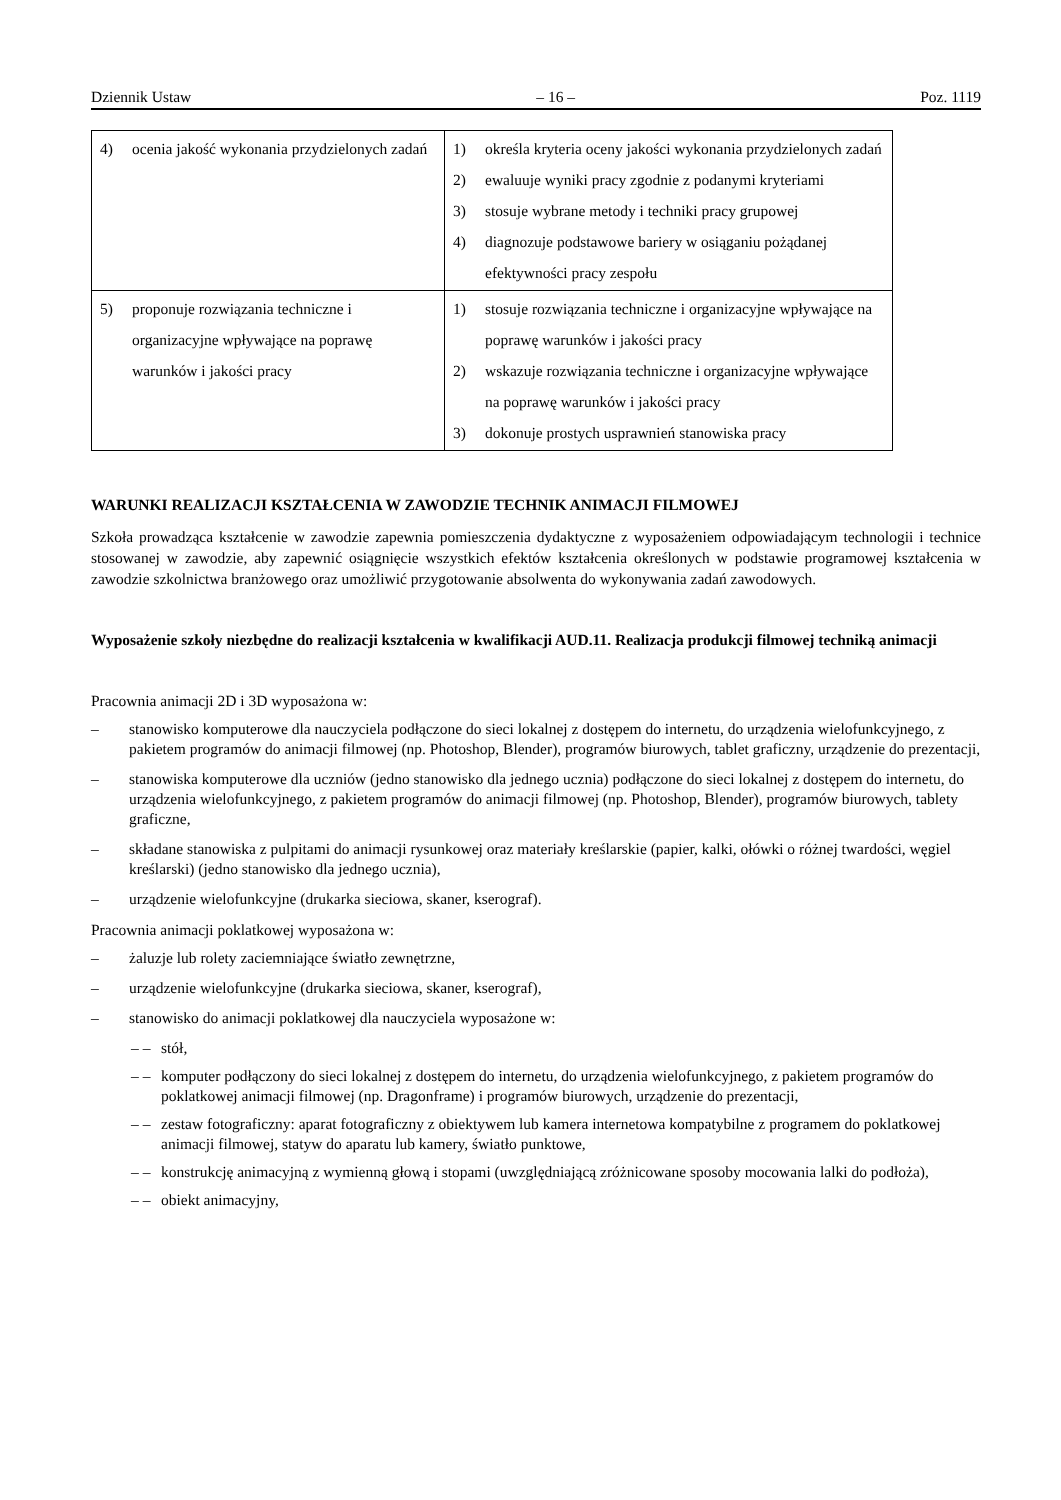Dziennik Ustaw – 16 – Poz. 1119
| 4) ocenia jakość wykonania przydzielonych zadań | 1) określa kryteria oceny jakości wykonania przydzielonych zadań 2) ewaluuje wyniki pracy zgodnie z podanymi kryteriami 3) stosuje wybrane metody i techniki pracy grupowej 4) diagnozuje podstawowe bariery w osiąganiu pożądanej efektywności pracy zespołu |
| 5) proponuje rozwiązania techniczne i organizacyjne wpływające na poprawę warunków i jakości pracy | 1) stosuje rozwiązania techniczne i organizacyjne wpływające na poprawę warunków i jakości pracy 2) wskazuje rozwiązania techniczne i organizacyjne wpływające na poprawę warunków i jakości pracy 3) dokonuje prostych usprawnień stanowiska pracy |
WARUNKI REALIZACJI KSZTAŁCENIA W ZAWODZIE TECHNIK ANIMACJI FILMOWEJ
Szkoła prowadząca kształcenie w zawodzie zapewnia pomieszczenia dydaktyczne z wyposażeniem odpowiadającym technologii i technice stosowanej w zawodzie, aby zapewnić osiągnięcie wszystkich efektów kształcenia określonych w podstawie programowej kształcenia w zawodzie szkolnictwa branżowego oraz umożliwić przygotowanie absolwenta do wykonywania zadań zawodowych.
Wyposażenie szkoły niezbędne do realizacji kształcenia w kwalifikacji AUD.11. Realizacja produkcji filmowej techniką animacji
Pracownia animacji 2D i 3D wyposażona w:
– stanowisko komputerowe dla nauczyciela podłączone do sieci lokalnej z dostępem do internetu, do urządzenia wielofunkcyjnego, z pakietem programów do animacji filmowej (np. Photoshop, Blender), programów biurowych, tablet graficzny, urządzenie do prezentacji,
– stanowiska komputerowe dla uczniów (jedno stanowisko dla jednego ucznia) podłączone do sieci lokalnej z dostępem do internetu, do urządzenia wielofunkcyjnego, z pakietem programów do animacji filmowej (np. Photoshop, Blender), programów biurowych, tablety graficzne,
– składane stanowiska z pulpitami do animacji rysunkowej oraz materiały kreślarskie (papier, kalki, ołówki o różnej twardości, węgiel kreślarski) (jedno stanowisko dla jednego ucznia),
– urządzenie wielofunkcyjne (drukarka sieciowa, skaner, kserograf).
Pracownia animacji poklatkowej wyposażona w:
– żaluzje lub rolety zaciemniające światło zewnętrzne,
– urządzenie wielofunkcyjne (drukarka sieciowa, skaner, kserograf),
– stanowisko do animacji poklatkowej dla nauczyciela wyposażone w:
– – stół,
– – komputer podłączony do sieci lokalnej z dostępem do internetu, do urządzenia wielofunkcyjnego, z pakietem programów do poklatkowej animacji filmowej (np. Dragonframe) i programów biurowych, urządzenie do prezentacji,
– – zestaw fotograficzny: aparat fotograficzny z obiektywem lub kamera internetowa kompatybilne z programem do poklatkowej animacji filmowej, statyw do aparatu lub kamery, światło punktowe,
– – konstrukcję animacyjną z wymienną głową i stopami (uwzględniającą zróżnicowane sposoby mocowania lalki do podłoża),
– – obiekt animacyjny,